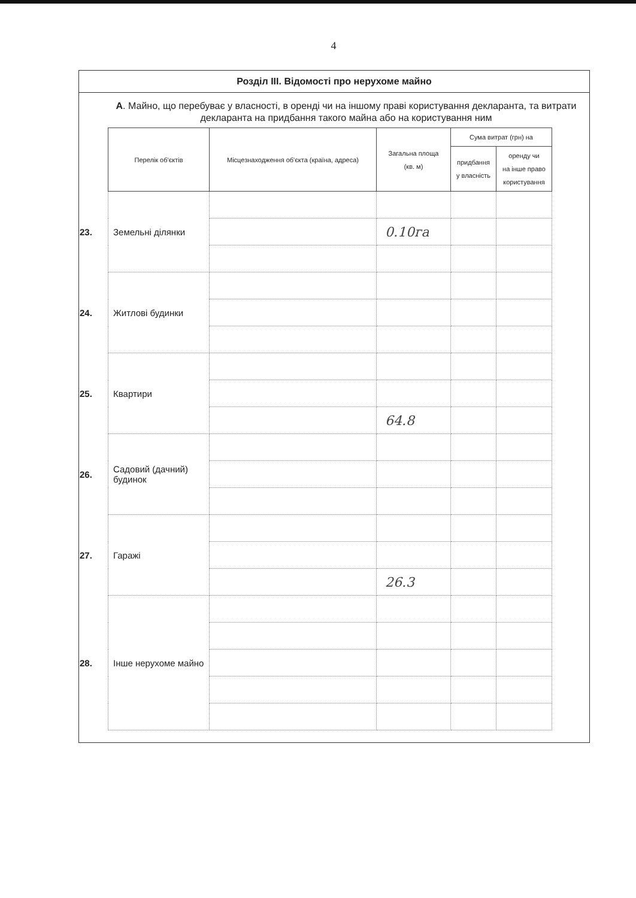4
Розділ III. Відомості про нерухоме майно
А. Майно, що перебуває у власності, в оренді чи на іншому праві користування декларанта, та витрати декларанта на придбання такого майна або на користування ним
| | Перелік об'єктів | Місцезнаходження об'єкта (країна, адреса) | Загальна площа (кв. м) | Сума витрат (грн) на | |
| --- | --- | --- | --- | --- | --- |
| | | | | придбання у власність | оренду чи на інше право користування |
| 23. | Земельні ділянки | | | | |
| | | | 0.10га | | |
| 24. | Житлові будинки | | | | |
| 25. | Квартири | | | | |
| | | | 64.8 | | |
| 26. | Садовий (дачний) будинок | | | | |
| 27. | Гаражі | | | | |
| | | | 26.3 | | |
| 28. | Інше нерухоме майно | | | | |